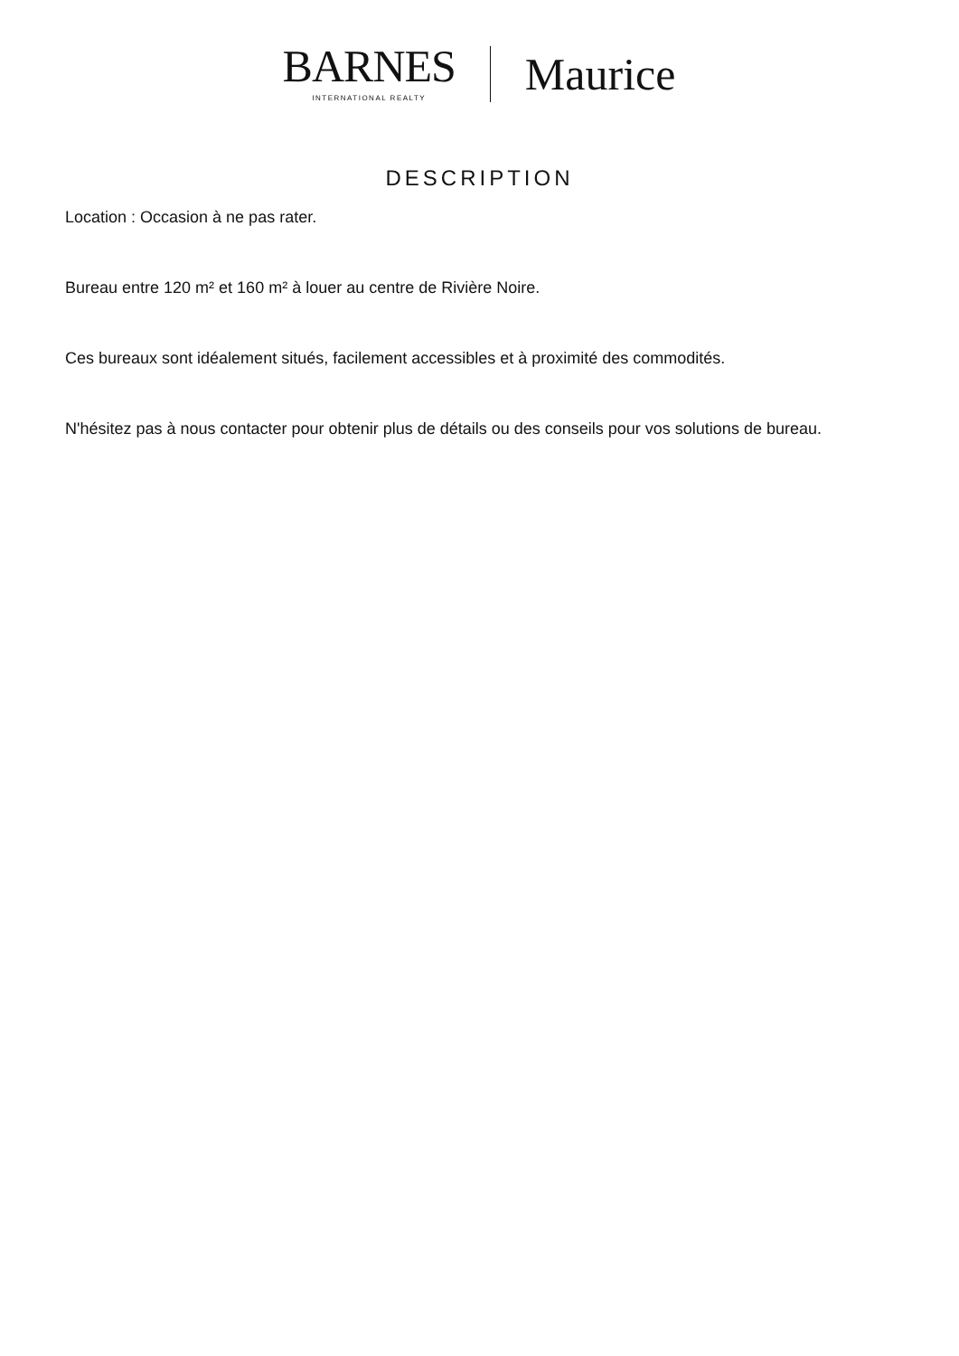BARNES
INTERNATIONAL REALTY
Maurice
DESCRIPTION
Location : Occasion à ne pas rater.
Bureau entre 120 m² et 160 m² à louer au centre de Rivière Noire.
Ces bureaux sont idéalement situés, facilement accessibles et à proximité des commodités.
N'hésitez pas à nous contacter pour obtenir plus de détails ou des conseils pour vos solutions de bureau.